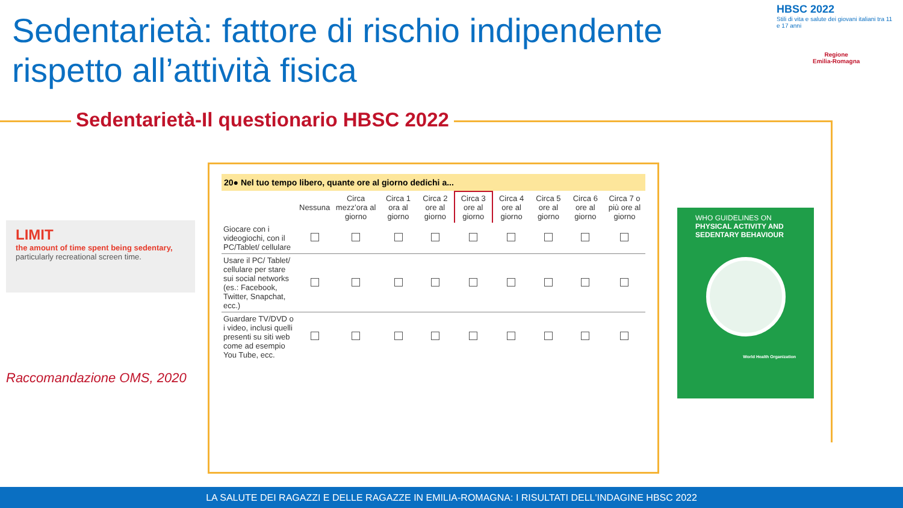Sedentarietà: fattore di rischio indipendente rispetto all’attività fisica
HBSC 2022
Stili di vita e salute dei giovani italiani tra 11 e 17 anni
Regione
Emilia-Romagna
Sedentarietà-Il questionario HBSC 2022
LIMIT
the amount of time spent being sedentary,
particularly recreational screen time.
Raccomandazione OMS, 2020
20● Nel tuo tempo libero, quante ore al giorno dedichi a...
| | Nessuna | Circa mezz’ora al giorno | Circa 1 ora al giorno | Circa 2 ore al giorno | Circa 3 ore al giorno | Circa 4 ore al giorno | Circa 5 ore al giorno | Circa 6 ore al giorno | Circa 7 o più ore al giorno |
| --- | --- | --- | --- | --- | --- | --- | --- | --- | --- |
| Giocare con i videogiochi, con il PC/Tablet/ cellulare | | | | | | | | | |
| Usare il PC/ Tablet/ cellulare per stare sui social networks (es.: Facebook, Twitter, Snapchat, ecc.) | | | | | | | | | |
| Guardare TV/DVD o i video, inclusi quelli presenti su siti web come ad esempio You Tube, ecc. | | | | | | | | | |
WHO GUIDELINES ON
PHYSICAL ACTIVITY AND SEDENTARY BEHAVIOUR
World Health Organization
LA SALUTE DEI RAGAZZI E DELLE RAGAZZE IN EMILIA-ROMAGNA: I RISULTATI DELL'INDAGINE HBSC 2022